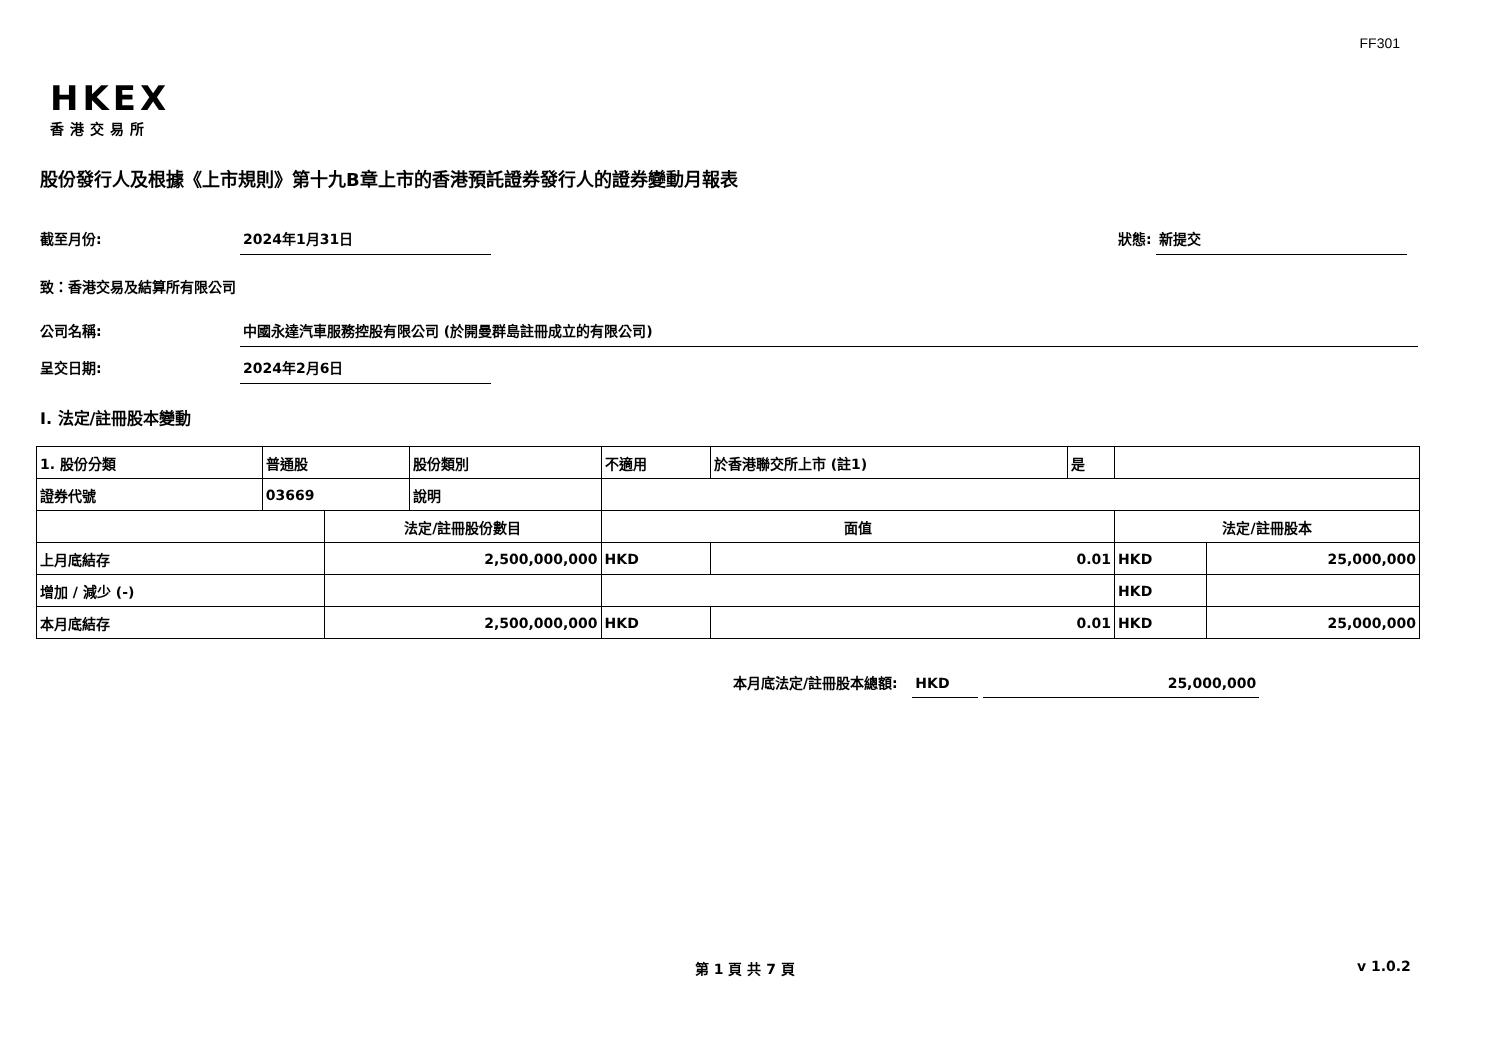FF301
HKEX
香港交易所
股份發行人及根據《上市規則》第十九B章上市的香港預託證券發行人的證券變動月報表
截至月份: 2024年1月31日 狀態: 新提交
致：香港交易及結算所有限公司
公司名稱:
中國永達汽車服務控股有限公司 (於開曼群島註冊成立的有限公司)
呈交日期: 2024年2月6日
I. 法定/註冊股本變動
| 1. 股份分類 | 普通股 | | 股份類別 | 不適用 | | 於香港聯交所上市 (註1) | 是 | | |
| 證券代號 | 03669 | | 說明 | | | | | | |
| | | 法定/註冊股份數目 | | | 面值 | | | 法定/註冊股本 | |
| 上月底結存 | | 2,500,000,000 | | | HKD | 0.01 | | HKD | 25,000,000 |
| 增加 / 減少 (-) | | | | | | | | HKD | |
| 本月底結存 | | 2,500,000,000 | | | HKD | 0.01 | | HKD | 25,000,000 |
本月底法定/註冊股本總額: HKD 25,000,000
第 1 頁 共 7 頁 v 1.0.2